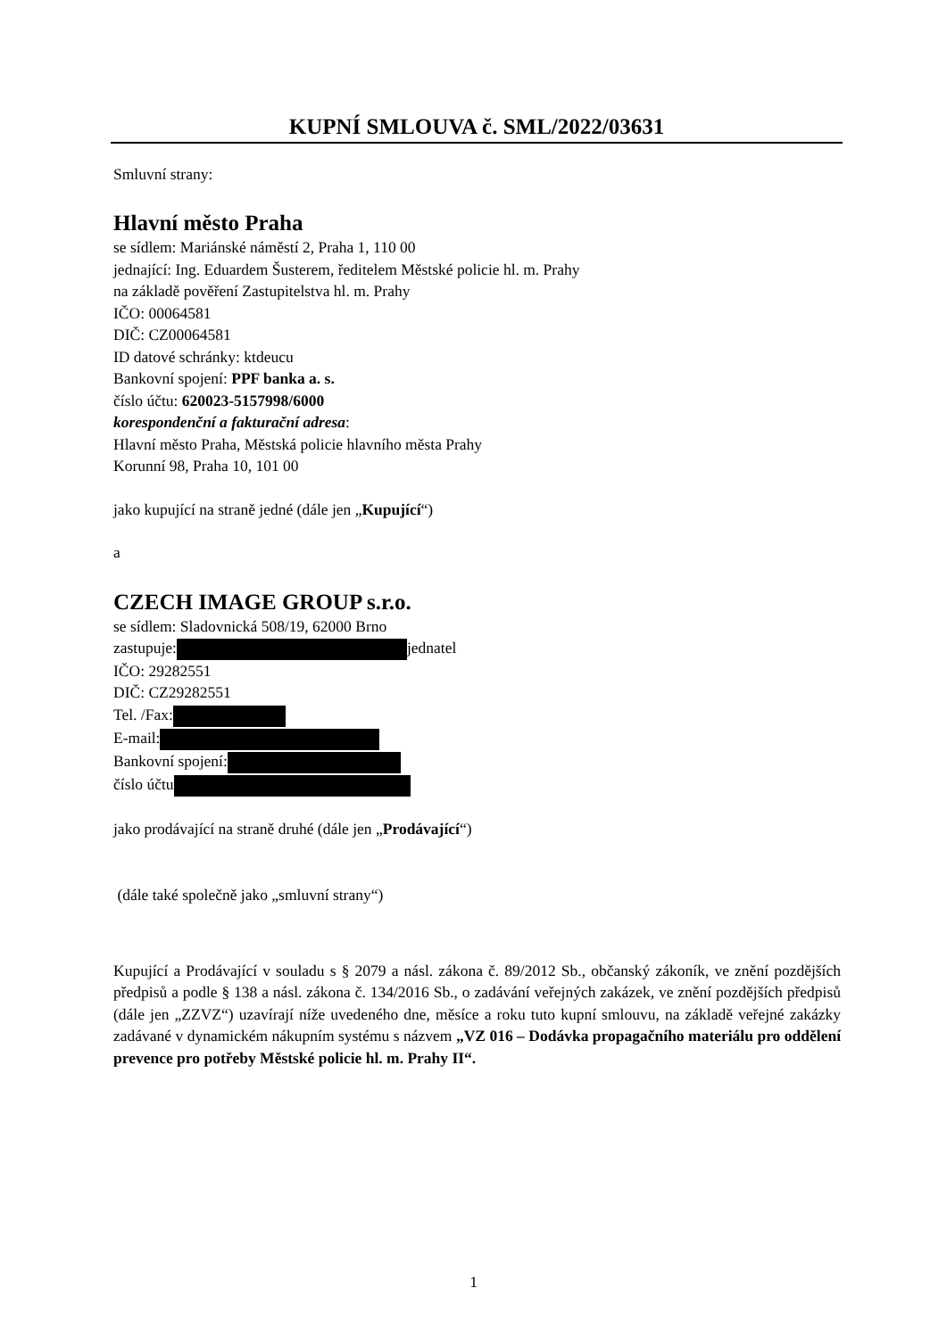KUPNÍ SMLOUVA č. SML/2022/03631
Smluvní strany:
Hlavní město Praha
se sídlem: Mariánské náměstí 2, Praha 1, 110 00
jednající: Ing. Eduardem Šusterem, ředitelem Městské policie hl. m. Prahy
na základě pověření Zastupitelstva hl. m. Prahy
IČO: 00064581
DIČ: CZ00064581
ID datové schránky: ktdeucu
Bankovní spojení: PPF banka a. s.
číslo účtu: 620023-5157998/6000
korespondenční a fakturační adresa:
Hlavní město Praha, Městská policie hlavního města Prahy
Korunní 98, Praha 10, 101 00
jako kupující na straně jedné (dále jen „Kupující“)
a
CZECH IMAGE GROUP s.r.o.
se sídlem: Sladovnická 508/19, 62000 Brno
zastupuje: jednatel
IČO: 29282551
DIČ: CZ29282551
Tel. /Fax:
E-mail:
Bankovní spojení:
číslo účtu
jako prodávající na straně druhé (dále jen „Prodávající“)
(dále také společně jako „smluvní strany“)
Kupující a Prodávající v souladu s § 2079 a násl. zákona č. 89/2012 Sb., občanský zákoník, ve znění pozdějších předpisů a podle § 138 a násl. zákona č. 134/2016 Sb., o zadávání veřejných zakázek, ve znění pozdějších předpisů (dále jen „ZZVZ“) uzavírají níže uvedeného dne, měsíce a roku tuto kupní smlouvu, na základě veřejné zakázky zadávané v dynamickém nákupním systému s názvem „VZ 016 – Dodávka propagačního materiálu pro oddělení prevence pro potřeby Městské policie hl. m. Prahy II“.
1